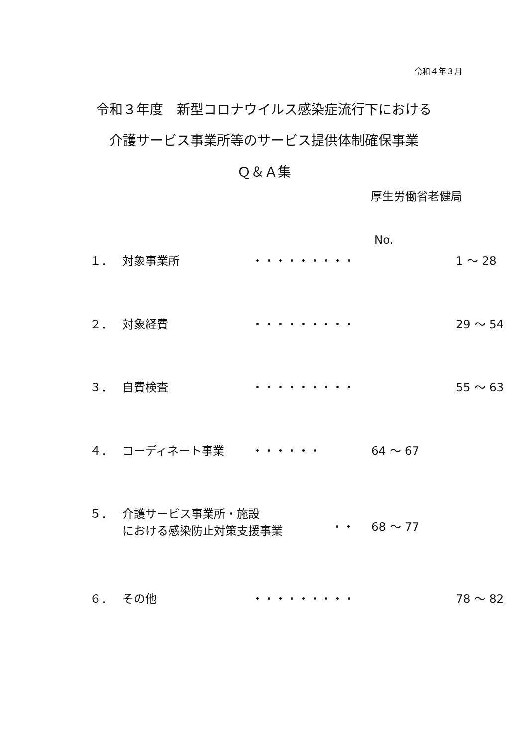令和４年３月
令和３年度　新型コロナウイルス感染症流行下における
介護サービス事業所等のサービス提供体制確保事業
Ｑ＆Ａ集
厚生労働省老健局
No.
１． 対象事業所 ・・・・・・・・・ 1 ～ 28
２． 対象経費 ・・・・・・・・・ 29 ～ 54
３． 自費検査 ・・・・・・・・・ 55 ～ 63
４． コーディネート事業 ・・・・・・ 64 ～ 67
５． 介護サービス事業所・施設
における感染防止対策支援事業
・・
68 ～ 77
６． その他 ・・・・・・・・・ 78 ～ 82